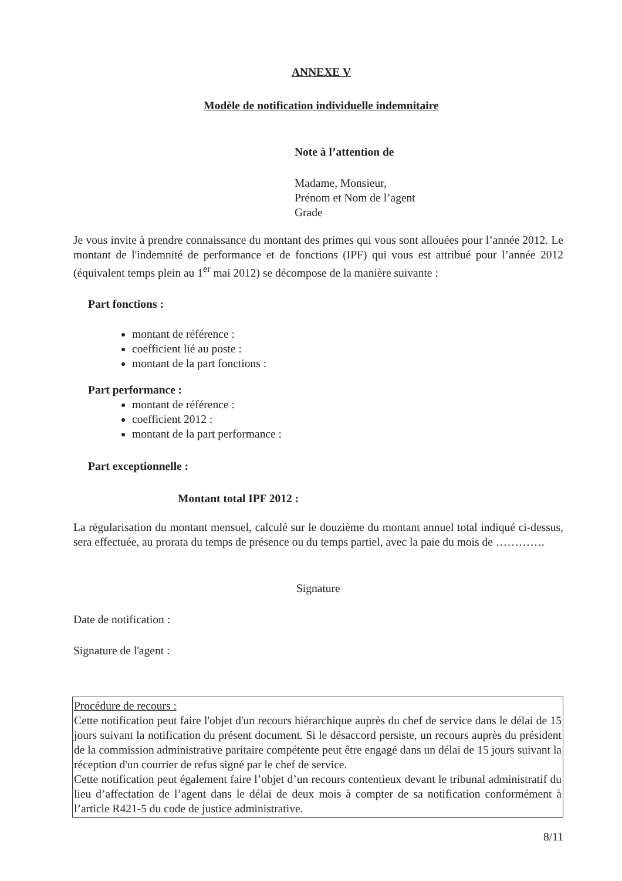ANNEXE V
Modèle de notification individuelle indemnitaire
Note à l’attention de
Madame, Monsieur,
Prénom et Nom de l’agent
Grade
Je vous invite à prendre connaissance du montant des primes qui vous sont allouées pour l’année 2012. Le montant de l'indemnité de performance et de fonctions (IPF) qui vous est attribué pour l’année 2012 (équivalent temps plein au 1<sup>er</sup> mai 2012) se décompose de la manière suivante :
Part fonctions :
montant de référence :
coefficient lié au poste :
montant de la part fonctions :
Part performance :
montant de référence :
coefficient 2012 :
montant de la part performance :
Part exceptionnelle :
Montant total IPF 2012 :
La régularisation du montant mensuel, calculé sur le douzième du montant annuel total indiqué ci-dessus, sera effectuée, au prorata du temps de présence ou du temps partiel, avec la paie du mois de ………….
Signature
Date de notification :
Signature de l'agent :
Procédure de recours :
Cette notification peut faire l'objet d'un recours hiérarchique auprès du chef de service dans le délai de 15 jours suivant la notification du présent document. Si le désaccord persiste, un recours auprès du président de la commission administrative paritaire compétente peut être engagé dans un délai de 15 jours suivant la réception d'un courrier de refus signé par le chef de service.
Cette notification peut également faire l’objet d’un recours contentieux devant le tribunal administratif du lieu d’affectation de l’agent dans le délai de deux mois à compter de sa notification conformément à l’article R421-5 du code de justice administrative.
8/11